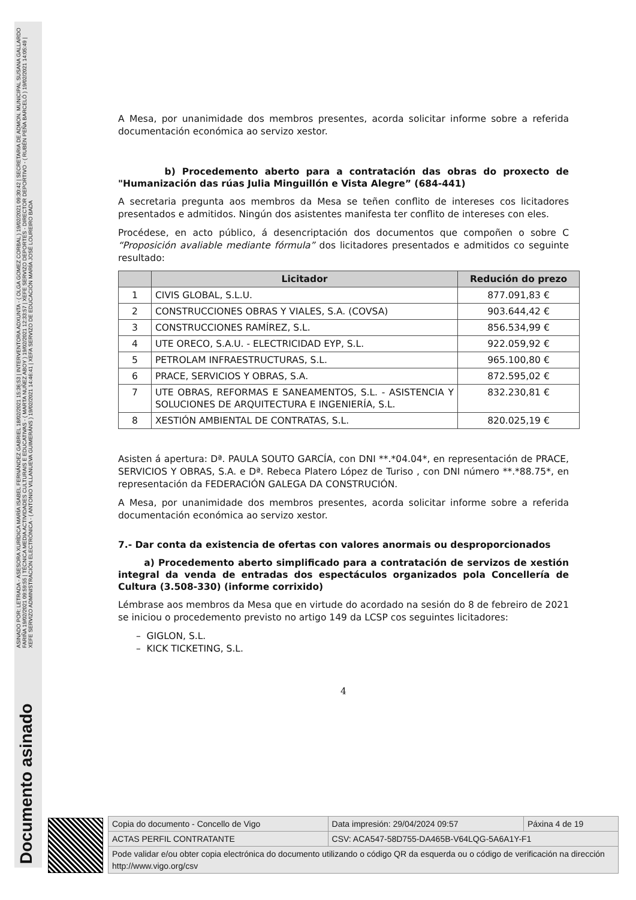ASINADO POR: LETRADA - ASESORA XURÍDICA MARÍA ISABEL FERNÁNDEZ GABRIEL 18/02/2021 15:36:53 | INTERVENTORA ADXUNTA - ( OLGA GOMEZ CORBAL ) 19/02/2021 09:30:42 | SECRETARIA DE ADMON. MUNICIPAL SUSANA GALLARDO FARIÑA 19/02/2021 09:59:55 | TÉCNICA MEDIA ACTIVIDADES CULTURAIS E EDUCATIVAS - ( MARTA NUÑEZ ABOY ) 19/02/2021 12:33:57 | XEFE SERVIZO DEPORTES - DIRECTOR DEPORTIVO - ( RUBÉN PEÑA BARCELÓ ) 19/02/2021 14:05:49 | XEFE SERVIZO ADMINISTRACIÓN ELECTRÓNICA - ( ANTONIO VILLANUEVA GUIMERÁNS ) 19/02/2021 14:46:41 | XEFA SERVIZO DE EDUCACIÓN MARÍA JOSÉ LOUREIRO BADA
Documento asinado
A Mesa, por unanimidade dos membros presentes, acorda solicitar informe sobre a referida documentación económica ao servizo xestor.
b) Procedemento aberto para a contratación das obras do proxecto de "Humanización das rúas Julia Minguillón e Vista Alegre” (684-441)
A secretaria pregunta aos membros da Mesa se teñen conflito de intereses cos licitadores presentados e admitidos. Ningún dos asistentes manifesta ter conflito de intereses con eles.
Procédese, en acto público, á desencriptación dos documentos que compoñen o sobre C “Proposición avaliable mediante fórmula” dos licitadores presentados e admitidos co seguinte resultado:
| | Licitador | Redución do prezo |
| --- | --- | --- |
| 1 | CIVIS GLOBAL, S.L.U. | 877.091,83 € |
| 2 | CONSTRUCCIONES OBRAS Y VIALES, S.A. (COVSA) | 903.644,42 € |
| 3 | CONSTRUCCIONES RAMÍREZ, S.L. | 856.534,99 € |
| 4 | UTE ORECO, S.A.U. - ELECTRICIDAD EYP, S.L. | 922.059,92 € |
| 5 | PETROLAM INFRAESTRUCTURAS, S.L. | 965.100,80 € |
| 6 | PRACE, SERVICIOS Y OBRAS, S.A. | 872.595,02 € |
| 7 | UTE OBRAS, REFORMAS E SANEAMENTOS, S.L. - ASISTENCIA Y SOLUCIONES DE ARQUITECTURA E INGENIERÍA, S.L. | 832.230,81 € |
| 8 | XESTIÓN AMBIENTAL DE CONTRATAS, S.L. | 820.025,19 € |
Asisten á apertura: Dª. PAULA SOUTO GARCÍA, con DNI **.*04.04*, en representación de PRACE, SERVICIOS Y OBRAS, S.A. e Dª. Rebeca Platero López de Turiso , con DNI número **.*88.75*, en representación da FEDERACIÓN GALEGA DA CONSTRUCIÓN.
A Mesa, por unanimidade dos membros presentes, acorda solicitar informe sobre a referida documentación económica ao servizo xestor.
7.- Dar conta da existencia de ofertas con valores anormais ou desproporcionados
a) Procedemento aberto simplificado para a contratación de servizos de xestión integral da venda de entradas dos espectáculos organizados pola Concellería de Cultura (3.508-330) (informe corrixido)
Lémbrase aos membros da Mesa que en virtude do acordado na sesión do 8 de febreiro de 2021 se iniciou o procedemento previsto no artigo 149 da LCSP cos seguintes licitadores:
– GIGLON, S.L.
– KICK TICKETING, S.L.
4
| Copia do documento - Concello de Vigo | Data impresión: 29/04/2024 09:57 | Páxina 4 de 19 |
| ACTAS PERFIL CONTRATANTE | CSV: ACA547-58D755-DA465B-V64LQG-5A6A1Y-F1 | |
| Pode validar e/ou obter copia electrónica do documento utilizando o código QR da esquerda ou o código de verificación na dirección http://www.vigo.org/csv | | |